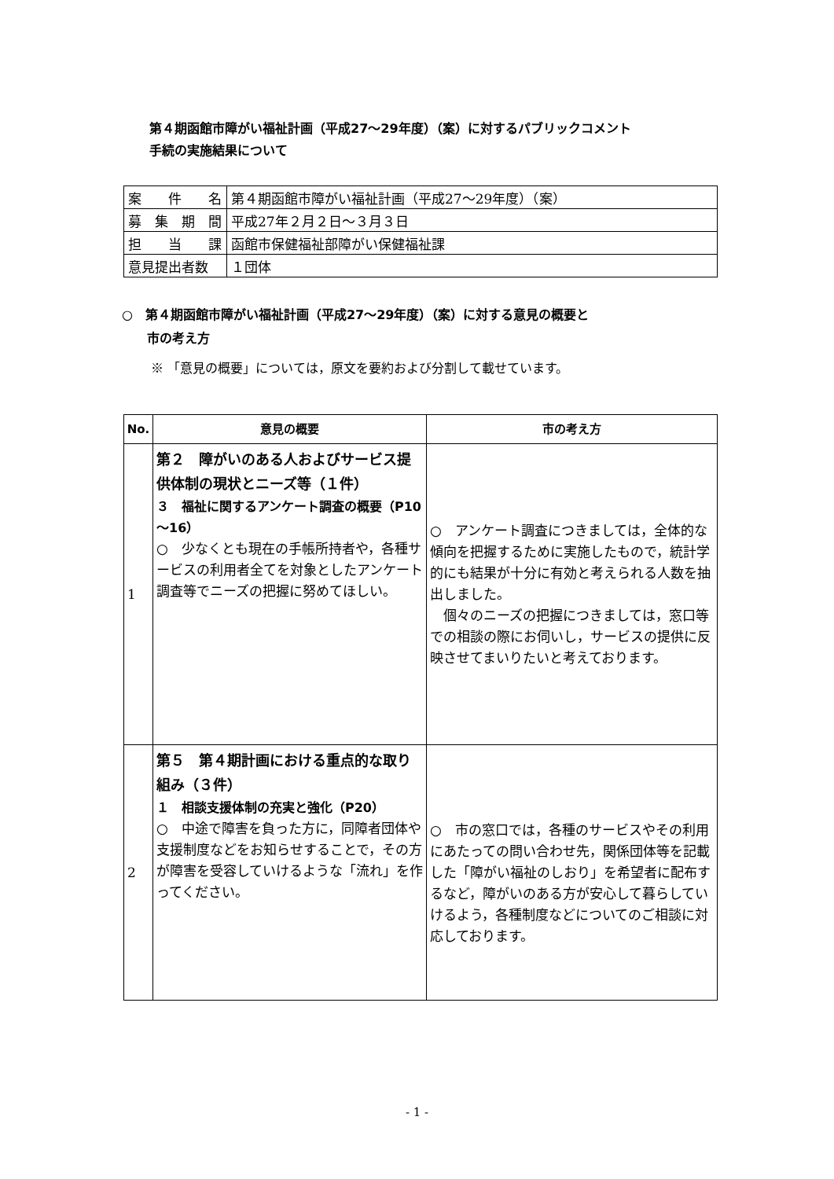第４期函館市障がい福祉計画（平成27～29年度）（案）に対するパブリックコメント
手続の実施結果について
| 案 件 名 | 第４期函館市障がい福祉計画（平成27～29年度）（案） |
| 募 集 期 間 | 平成27年２月２日～３月３日 |
| 担 当 課 | 函館市保健福祉部障がい保健福祉課 |
| 意見提出者数 | １団体 |
○　第４期函館市障がい福祉計画（平成27～29年度）（案）に対する意見の概要と
　　市の考え方
※ 「意見の概要」については，原文を要約および分割して載せています。
| No. | 意見の概要 | 市の考え方 |
| --- | --- | --- |
| 1 | 第２ 障がいのある人およびサービス提供体制の現状とニーズ等（１件） ３ 福祉に関するアンケート調査の概要（P10～16） ○ 少なくとも現在の手帳所持者や，各種サービスの利用者全てを対象としたアンケート調査等でニーズの把握に努めてほしい。 | ○ アンケート調査につきましては，全体的な傾向を把握するために実施したもので，統計学的にも結果が十分に有効と考えられる人数を抽出しました。 個々のニーズの把握につきましては，窓口等での相談の際にお伺いし，サービスの提供に反映させてまいりたいと考えております。 |
| 2 | 第５ 第４期計画における重点的な取り組み（３件） １ 相談支援体制の充実と強化（P20） ○ 中途で障害を負った方に，同障者団体や支援制度などをお知らせすることで，その方が障害を受容していけるような「流れ」を作ってください。 | ○ 市の窓口では，各種のサービスやその利用にあたっての問い合わせ先，関係団体等を記載した「障がい福祉のしおり」を希望者に配布するなど，障がいのある方が安心して暮らしていけるよう，各種制度などについてのご相談に対応しております。 |
- 1 -